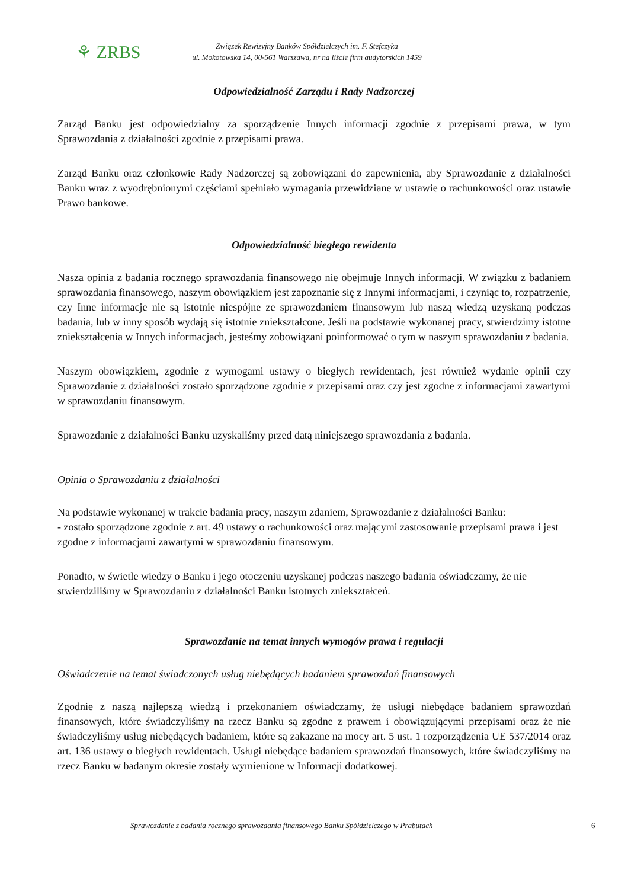⚘ ZRBS
Związek Rewizyjny Banków Spółdzielczych im. F. Stefczyka
ul. Mokotowska 14, 00-561 Warszawa, nr na liście firm audytorskich 1459
Odpowiedzialność Zarządu i Rady Nadzorczej
Zarząd Banku jest odpowiedzialny za sporządzenie Innych informacji zgodnie z przepisami prawa, w tym Sprawozdania z działalności zgodnie z przepisami prawa.
Zarząd Banku oraz członkowie Rady Nadzorczej są zobowiązani do zapewnienia, aby Sprawozdanie z działalności Banku wraz z wyodrębnionymi częściami spełniało wymagania przewidziane w ustawie o rachunkowości oraz ustawie Prawo bankowe.
Odpowiedzialność biegłego rewidenta
Nasza opinia z badania rocznego sprawozdania finansowego nie obejmuje Innych informacji. W związku z badaniem sprawozdania finansowego, naszym obowiązkiem jest zapoznanie się z Innymi informacjami, i czyniąc to, rozpatrzenie, czy Inne informacje nie są istotnie niespójne ze sprawozdaniem finansowym lub naszą wiedzą uzyskaną podczas badania, lub w inny sposób wydają się istotnie zniekształcone. Jeśli na podstawie wykonanej pracy, stwierdzimy istotne zniekształcenia w Innych informacjach, jesteśmy zobowiązani poinformować o tym w naszym sprawozdaniu z badania.
Naszym obowiązkiem, zgodnie z wymogami ustawy o biegłych rewidentach, jest również wydanie opinii czy Sprawozdanie z działalności zostało sporządzone zgodnie z przepisami oraz czy jest zgodne z informacjami zawartymi w sprawozdaniu finansowym.
Sprawozdanie z działalności Banku uzyskaliśmy przed datą niniejszego sprawozdania z badania.
Opinia o Sprawozdaniu z działalności
Na podstawie wykonanej w trakcie badania pracy, naszym zdaniem, Sprawozdanie z działalności Banku:
- zostało sporządzone zgodnie z art. 49 ustawy o rachunkowości oraz mającymi zastosowanie przepisami prawa i jest zgodne z informacjami zawartymi w sprawozdaniu finansowym.
Ponadto, w świetle wiedzy o Banku i jego otoczeniu uzyskanej podczas naszego badania oświadczamy, że nie stwierdziliśmy w Sprawozdaniu z działalności Banku istotnych zniekształceń.
Sprawozdanie na temat innych wymogów prawa i regulacji
Oświadczenie na temat świadczonych usług niebędących badaniem sprawozdań finansowych
Zgodnie z naszą najlepszą wiedzą i przekonaniem oświadczamy, że usługi niebędące badaniem sprawozdań finansowych, które świadczyliśmy na rzecz Banku są zgodne z prawem i obowiązującymi przepisami oraz że nie świadczyliśmy usług niebędących badaniem, które są zakazane na mocy art. 5 ust. 1 rozporządzenia UE 537/2014 oraz art. 136 ustawy o biegłych rewidentach. Usługi niebędące badaniem sprawozdań finansowych, które świadczyliśmy na rzecz Banku w badanym okresie zostały wymienione w Informacji dodatkowej.
Sprawozdanie z badania rocznego sprawozdania finansowego Banku Spółdzielczego w Prabutach 6